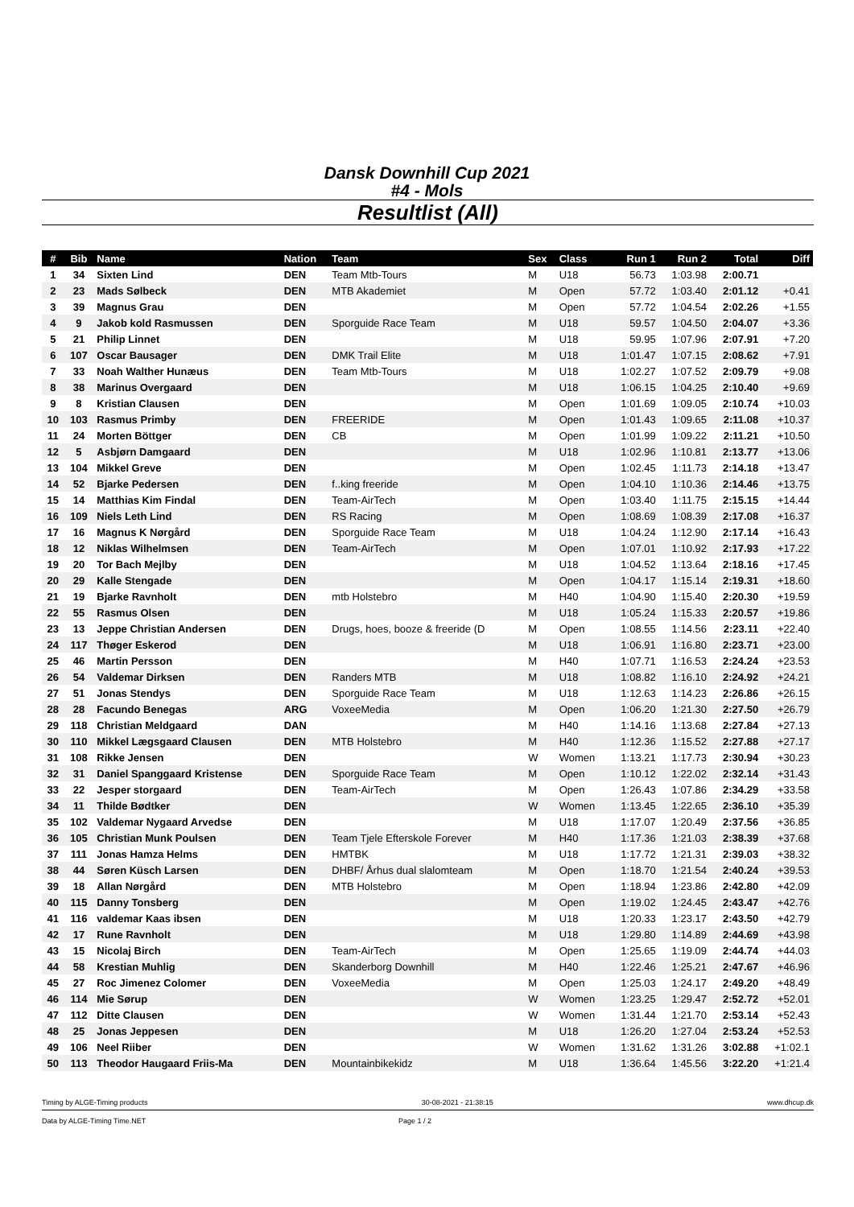Dansk Downhill Cup 2021
#4 - Mols
Resultlist (All)
| # | Bib | Name | Nation | Team | Sex | Class | Run 1 | Run 2 | Total | Diff |
| --- | --- | --- | --- | --- | --- | --- | --- | --- | --- | --- |
| 1 | 34 | Sixten Lind | DEN | Team Mtb-Tours | M | U18 | 56.73 | 1:03.98 | 2:00.71 | |
| 2 | 23 | Mads Sølbeck | DEN | MTB Akademiet | M | Open | 57.72 | 1:03.40 | 2:01.12 | +0.41 |
| 3 | 39 | Magnus Grau | DEN | | M | Open | 57.72 | 1:04.54 | 2:02.26 | +1.55 |
| 4 | 9 | Jakob kold Rasmussen | DEN | Sporguide Race Team | M | U18 | 59.57 | 1:04.50 | 2:04.07 | +3.36 |
| 5 | 21 | Philip Linnet | DEN | | M | U18 | 59.95 | 1:07.96 | 2:07.91 | +7.20 |
| 6 | 107 | Oscar Bausager | DEN | DMK Trail Elite | M | U18 | 1:01.47 | 1:07.15 | 2:08.62 | +7.91 |
| 7 | 33 | Noah Walther Hunæus | DEN | Team Mtb-Tours | M | U18 | 1:02.27 | 1:07.52 | 2:09.79 | +9.08 |
| 8 | 38 | Marinus Overgaard | DEN | | M | U18 | 1:06.15 | 1:04.25 | 2:10.40 | +9.69 |
| 9 | 8 | Kristian Clausen | DEN | | M | Open | 1:01.69 | 1:09.05 | 2:10.74 | +10.03 |
| 10 | 103 | Rasmus Primby | DEN | FREERIDE | M | Open | 1:01.43 | 1:09.65 | 2:11.08 | +10.37 |
| 11 | 24 | Morten Böttger | DEN | CB | M | Open | 1:01.99 | 1:09.22 | 2:11.21 | +10.50 |
| 12 | 5 | Asbjørn Damgaard | DEN | | M | U18 | 1:02.96 | 1:10.81 | 2:13.77 | +13.06 |
| 13 | 104 | Mikkel Greve | DEN | | M | Open | 1:02.45 | 1:11.73 | 2:14.18 | +13.47 |
| 14 | 52 | Bjarke Pedersen | DEN | f..king freeride | M | Open | 1:04.10 | 1:10.36 | 2:14.46 | +13.75 |
| 15 | 14 | Matthias Kim Findal | DEN | Team-AirTech | M | Open | 1:03.40 | 1:11.75 | 2:15.15 | +14.44 |
| 16 | 109 | Niels Leth Lind | DEN | RS Racing | M | Open | 1:08.69 | 1:08.39 | 2:17.08 | +16.37 |
| 17 | 16 | Magnus K Nørgård | DEN | Sporguide Race Team | M | U18 | 1:04.24 | 1:12.90 | 2:17.14 | +16.43 |
| 18 | 12 | Niklas Wilhelmsen | DEN | Team-AirTech | M | Open | 1:07.01 | 1:10.92 | 2:17.93 | +17.22 |
| 19 | 20 | Tor Bach Mejlby | DEN | | M | U18 | 1:04.52 | 1:13.64 | 2:18.16 | +17.45 |
| 20 | 29 | Kalle Stengade | DEN | | M | Open | 1:04.17 | 1:15.14 | 2:19.31 | +18.60 |
| 21 | 19 | Bjarke Ravnholt | DEN | mtb Holstebro | M | H40 | 1:04.90 | 1:15.40 | 2:20.30 | +19.59 |
| 22 | 55 | Rasmus Olsen | DEN | | M | U18 | 1:05.24 | 1:15.33 | 2:20.57 | +19.86 |
| 23 | 13 | Jeppe Christian Andersen | DEN | Drugs, hoes, booze & freeride (D | M | Open | 1:08.55 | 1:14.56 | 2:23.11 | +22.40 |
| 24 | 117 | Thøger Eskerod | DEN | | M | U18 | 1:06.91 | 1:16.80 | 2:23.71 | +23.00 |
| 25 | 46 | Martin Persson | DEN | | M | H40 | 1:07.71 | 1:16.53 | 2:24.24 | +23.53 |
| 26 | 54 | Valdemar Dirksen | DEN | Randers MTB | M | U18 | 1:08.82 | 1:16.10 | 2:24.92 | +24.21 |
| 27 | 51 | Jonas Stendys | DEN | Sporguide Race Team | M | U18 | 1:12.63 | 1:14.23 | 2:26.86 | +26.15 |
| 28 | 28 | Facundo Benegas | ARG | VoxeeMedia | M | Open | 1:06.20 | 1:21.30 | 2:27.50 | +26.79 |
| 29 | 118 | Christian Meldgaard | DAN | | M | H40 | 1:14.16 | 1:13.68 | 2:27.84 | +27.13 |
| 30 | 110 | Mikkel Lægsgaard Clausen | DEN | MTB Holstebro | M | H40 | 1:12.36 | 1:15.52 | 2:27.88 | +27.17 |
| 31 | 108 | Rikke Jensen | DEN | | W | Women | 1:13.21 | 1:17.73 | 2:30.94 | +30.23 |
| 32 | 31 | Daniel Spanggaard Kristense | DEN | Sporguide Race Team | M | Open | 1:10.12 | 1:22.02 | 2:32.14 | +31.43 |
| 33 | 22 | Jesper storgaard | DEN | Team-AirTech | M | Open | 1:26.43 | 1:07.86 | 2:34.29 | +33.58 |
| 34 | 11 | Thilde Bødtker | DEN | | W | Women | 1:13.45 | 1:22.65 | 2:36.10 | +35.39 |
| 35 | 102 | Valdemar Nygaard Arvedse | DEN | | M | U18 | 1:17.07 | 1:20.49 | 2:37.56 | +36.85 |
| 36 | 105 | Christian Munk Poulsen | DEN | Team Tjele Efterskole Forever | M | H40 | 1:17.36 | 1:21.03 | 2:38.39 | +37.68 |
| 37 | 111 | Jonas Hamza Helms | DEN | HMTBK | M | U18 | 1:17.72 | 1:21.31 | 2:39.03 | +38.32 |
| 38 | 44 | Søren Küsch Larsen | DEN | DHBF/ Århus dual slalomteam | M | Open | 1:18.70 | 1:21.54 | 2:40.24 | +39.53 |
| 39 | 18 | Allan Nørgård | DEN | MTB Holstebro | M | Open | 1:18.94 | 1:23.86 | 2:42.80 | +42.09 |
| 40 | 115 | Danny Tonsberg | DEN | | M | Open | 1:19.02 | 1:24.45 | 2:43.47 | +42.76 |
| 41 | 116 | valdemar Kaas ibsen | DEN | | M | U18 | 1:20.33 | 1:23.17 | 2:43.50 | +42.79 |
| 42 | 17 | Rune Ravnholt | DEN | | M | U18 | 1:29.80 | 1:14.89 | 2:44.69 | +43.98 |
| 43 | 15 | Nicolaj Birch | DEN | Team-AirTech | M | Open | 1:25.65 | 1:19.09 | 2:44.74 | +44.03 |
| 44 | 58 | Krestian Muhlig | DEN | Skanderborg Downhill | M | H40 | 1:22.46 | 1:25.21 | 2:47.67 | +46.96 |
| 45 | 27 | Roc Jimenez Colomer | DEN | VoxeeMedia | M | Open | 1:25.03 | 1:24.17 | 2:49.20 | +48.49 |
| 46 | 114 | Mie Sørup | DEN | | W | Women | 1:23.25 | 1:29.47 | 2:52.72 | +52.01 |
| 47 | 112 | Ditte Clausen | DEN | | W | Women | 1:31.44 | 1:21.70 | 2:53.14 | +52.43 |
| 48 | 25 | Jonas Jeppesen | DEN | | M | U18 | 1:26.20 | 1:27.04 | 2:53.24 | +52.53 |
| 49 | 106 | Neel Riiber | DEN | | W | Women | 1:31.62 | 1:31.26 | 3:02.88 | +1:02.1 |
| 50 | 113 | Theodor Haugaard Friis-Ma | DEN | Mountainbikekidz | M | U18 | 1:36.64 | 1:45.56 | 3:22.20 | +1:21.4 |
Timing by ALGE-Timing products 30-08-2021 - 21:38:15 www.dhcup.dk
Data by ALGE-Timing Time.NET Page 1 / 2